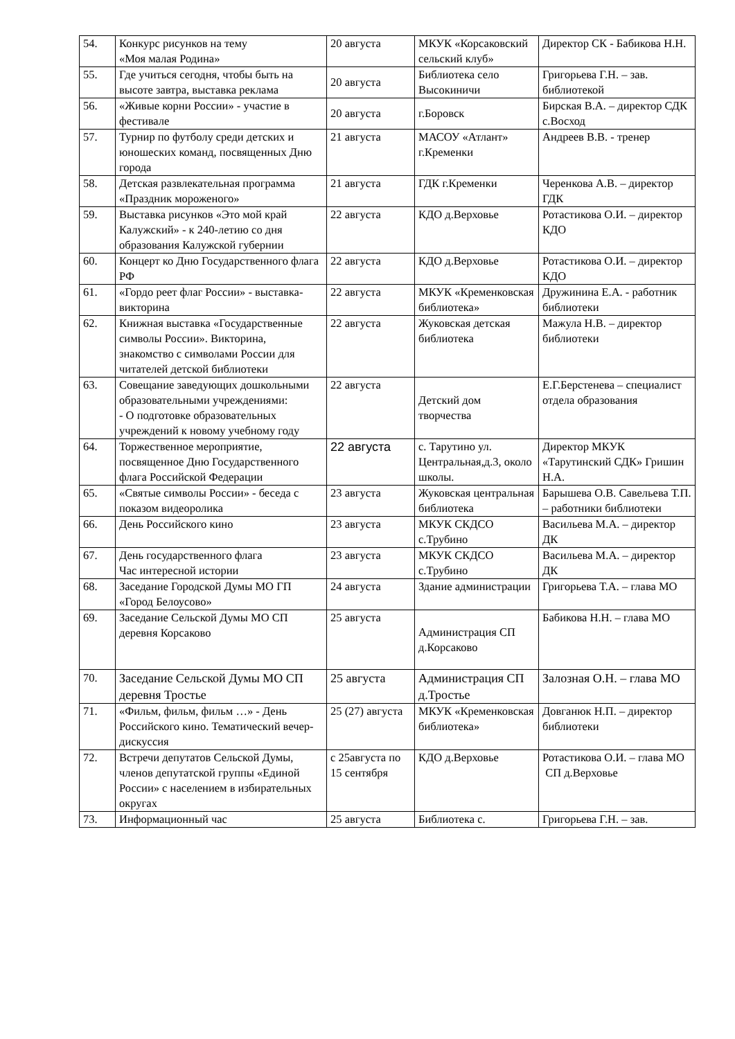| 54. | Конкурс рисунков на тему «Моя малая Родина» | 20 августа | МКУК «Корсаковский сельский клуб» | Директор СК - Бабикова Н.Н. |
| 55. | Где учиться сегодня, чтобы быть на высоте завтра, выставка реклама | 20 августа | Библиотека село Высокиничи | Григорьева Г.Н. – зав. библиотекой |
| 56. | «Живые корни России» - участие в фестивале | 20 августа | г.Боровск | Бирская В.А. – директор СДК с.Восход |
| 57. | Турнир по футболу среди детских и юношеских команд, посвященных Дню города | 21 августа | МАСОУ «Атлант» г.Кременки | Андреев В.В. - тренер |
| 58. | Детская развлекательная программа «Праздник мороженого» | 21 августа | ГДК г.Кременки | Черенкова А.В. – директор ГДК |
| 59. | Выставка рисунков «Это мой край Калужский» - к 240-летию со дня образования Калужской губернии | 22 августа | КДО д.Верховье | Ротастикова О.И. – директор КДО |
| 60. | Концерт ко Дню Государственного флага РФ | 22 августа | КДО д.Верховье | Ротастикова О.И. – директор КДО |
| 61. | «Гордо реет флаг России» - выставка-викторина | 22 августа | МКУК «Кременковская библиотека» | Дружинина Е.А. - работник библиотеки |
| 62. | Книжная выставка «Государственные символы России». Викторина, знакомство с символами России для читателей детской библиотеки | 22 августа | Жуковская детская библиотека | Мажула Н.В. – директор библиотеки |
| 63. | Совещание заведующих дошкольными образовательными учреждениями: - О подготовке образовательных учреждений к новому учебному году | 22 августа | Детский дом творчества | Е.Г.Берстенева – специалист отдела образования |
| 64. | Торжественное мероприятие, посвященное Дню Государственного флага Российской Федерации | 22 августа | с. Тарутино ул. Центральная,д.3, около школы. | Директор МКУК «Тарутинский СДК» Гришин Н.А. |
| 65. | «Святые символы России» - беседа с показом видеоролика | 23 августа | Жуковская центральная библиотека | Барышева О.В. Савельева Т.П. – работники библиотеки |
| 66. | День Российского кино | 23 августа | МКУК СКДСО с.Трубино | Васильева М.А. – директор ДК |
| 67. | День государственного флага Час интересной истории | 23 августа | МКУК СКДСО с.Трубино | Васильева М.А. – директор ДК |
| 68. | Заседание Городской Думы МО ГП «Город Белоусово» | 24 августа | Здание администрации | Григорьева Т.А. – глава МО |
| 69. | Заседание Сельской Думы МО СП деревня Корсаково | 25 августа | Администрация СП д.Корсаково | Бабикова Н.Н. – глава МО |
| 70. | Заседание Сельской Думы МО СП деревня Тростье | 25 августа | Администрация СП д.Тростье | Залозная О.Н. – глава МО |
| 71. | «Фильм, фильм, фильм …» - День Российского кино. Тематический вечер-дискуссия | 25 (27) августа | МКУК «Кременковская библиотека» | Довганюк Н.П. – директор библиотеки |
| 72. | Встречи депутатов Сельской Думы, членов депутатской группы «Единой России» с населением в избирательных округах | с 25августа по 15 сентября | КДО д.Верховье | Ротастикова О.И. – глава МО СП д.Верховье |
| 73. | Информационный час | 25 августа | Библиотека с. | Григорьева Г.Н. – зав. |